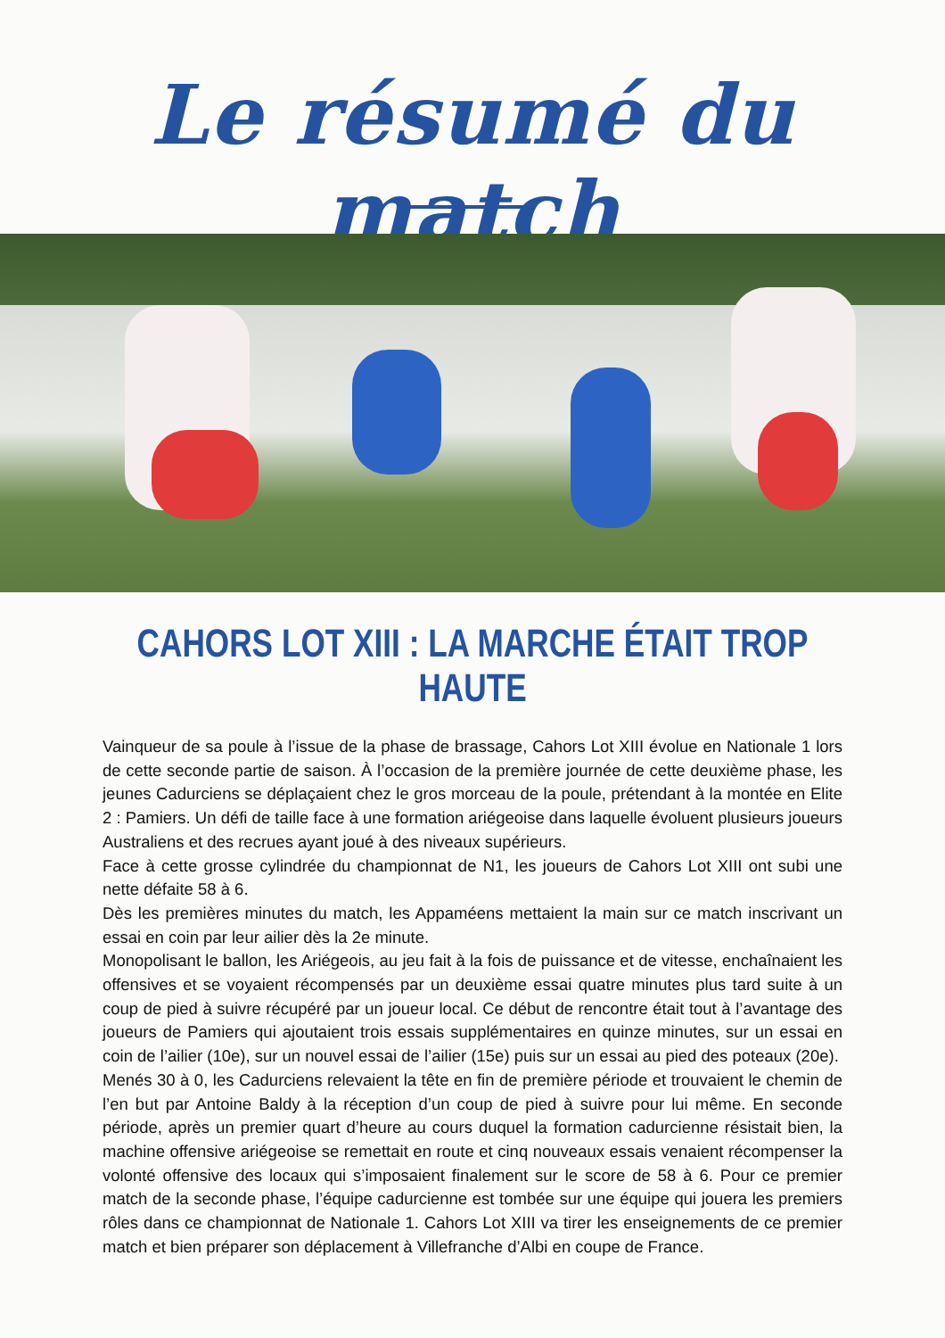Le résumé du match
CAHORS LOT XIII : LA MARCHE ÉTAIT TROP HAUTE
Vainqueur de sa poule à l’issue de la phase de brassage, Cahors Lot XIII évolue en Nationale 1 lors de cette seconde partie de saison. À l’occasion de la première journée de cette deuxième phase, les jeunes Cadurciens se déplaçaient chez le gros morceau de la poule, prétendant à la montée en Elite 2 : Pamiers. Un défi de taille face à une formation ariégeoise dans laquelle évoluent plusieurs joueurs Australiens et des recrues ayant joué à des niveaux supérieurs.
Face à cette grosse cylindrée du championnat de N1, les joueurs de Cahors Lot XIII ont subi une nette défaite 58 à 6.
Dès les premières minutes du match, les Appaméens mettaient la main sur ce match inscrivant un essai en coin par leur ailier dès la 2e minute.
Monopolisant le ballon, les Ariégeois, au jeu fait à la fois de puissance et de vitesse, enchaînaient les offensives et se voyaient récompensés par un deuxième essai quatre minutes plus tard suite à un coup de pied à suivre récupéré par un joueur local. Ce début de rencontre était tout à l’avantage des joueurs de Pamiers qui ajoutaient trois essais supplémentaires en quinze minutes, sur un essai en coin de l’ailier (10e), sur un nouvel essai de l’ailier (15e) puis sur un essai au pied des poteaux (20e).
Menés 30 à 0, les Cadurciens relevaient la tête en fin de première période et trouvaient le chemin de l’en but par Antoine Baldy à la réception d’un coup de pied à suivre pour lui même. En seconde période, après un premier quart d’heure au cours duquel la formation cadurcienne résistait bien, la machine offensive ariégeoise se remettait en route et cinq nouveaux essais venaient récompenser la volonté offensive des locaux qui s’imposaient finalement sur le score de 58 à 6. Pour ce premier match de la seconde phase, l’équipe cadurcienne est tombée sur une équipe qui jouera les premiers rôles dans ce championnat de Nationale 1. Cahors Lot XIII va tirer les enseignements de ce premier match et bien préparer son déplacement à Villefranche d’Albi en coupe de France.